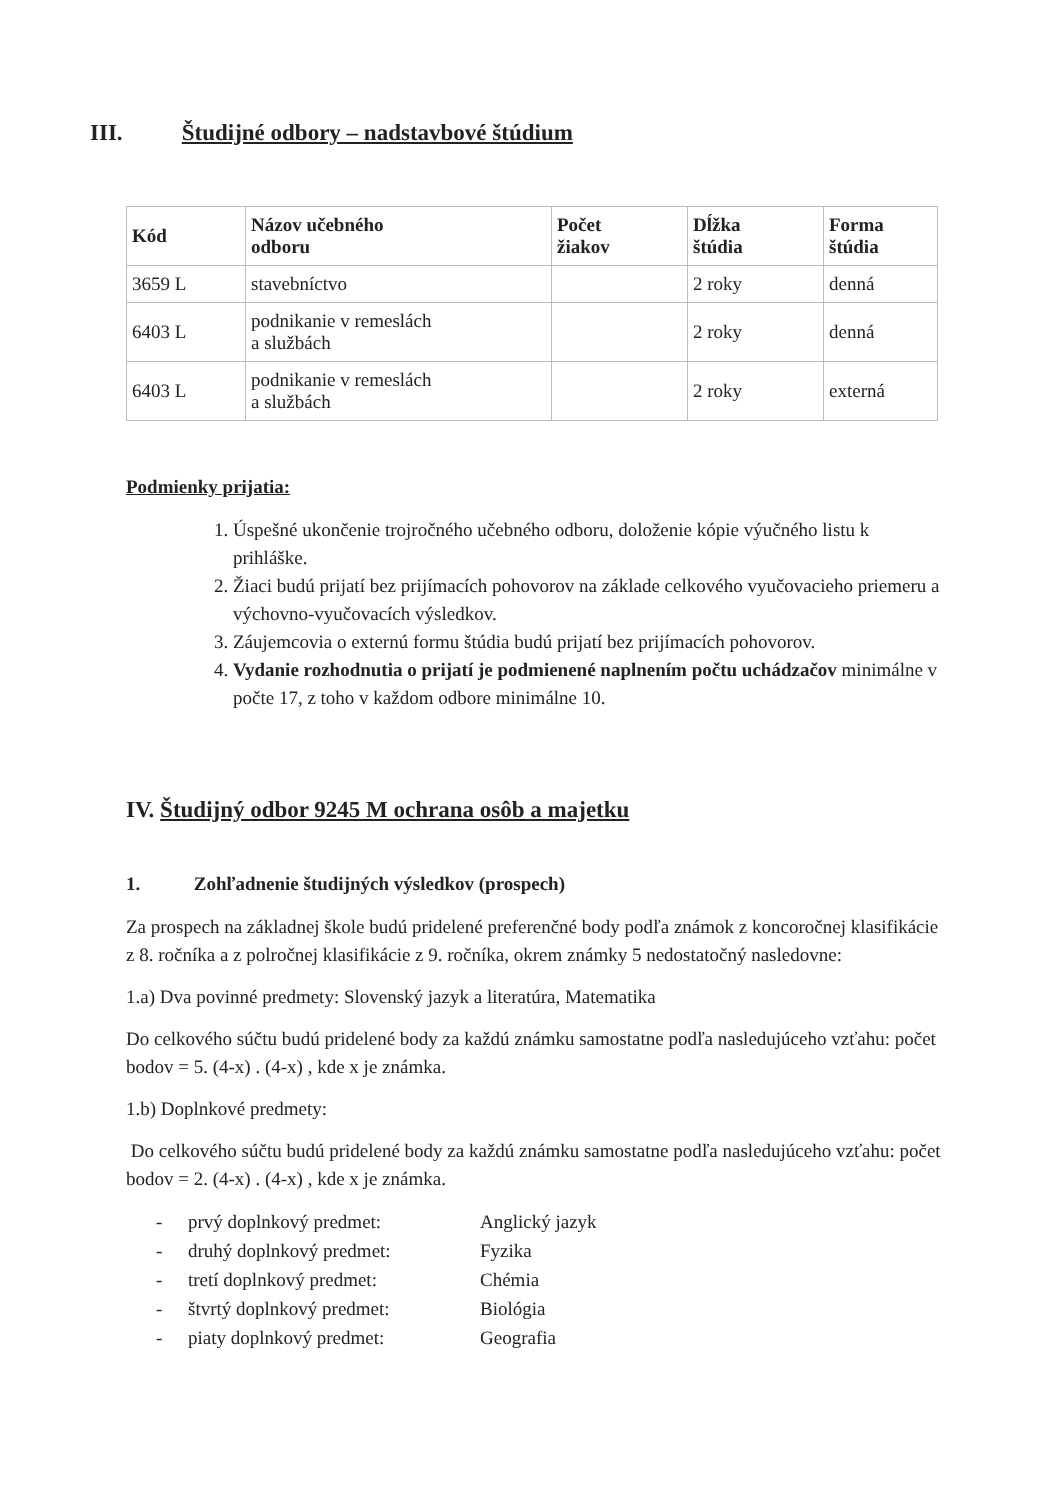III. Študijné odbory – nadstavbové štúdium
| Kód | Názov učebného odboru | Počet žiakov | Dĺžka štúdia | Forma štúdia |
| --- | --- | --- | --- | --- |
| 3659 L | stavebníctvo | | 2 roky | denná |
| 6403 L | podnikanie v remeslách a službách | | 2 roky | denná |
| 6403 L | podnikanie v remeslách a službách | | 2 roky | externá |
Podmienky prijatia:
1. Úspešné ukončenie trojročného učebného odboru, doloženie kópie výučného listu k prihláške.
2. Žiaci budú prijatí bez prijímacích pohovorov na základe celkového vyučovacieho priemeru a výchovno-vyučovacích výsledkov.
3. Záujemcovia o externú formu štúdia budú prijatí bez prijímacích pohovorov.
4. Vydanie rozhodnutia o prijatí je podmienené naplnením počtu uchádzačov minimálne v počte 17, z toho v každom odbore minimálne 10.
IV. Študijný odbor 9245 M ochrana osôb a majetku
1. Zohľadnenie študijných výsledkov (prospech)
Za prospech na základnej škole budú pridelené preferenčné body podľa známok z koncoročnej klasifikácie z 8. ročníka a z polročnej klasifikácie z 9. ročníka, okrem známky 5 nedostatočný nasledovne:
1.a) Dva povinné predmety: Slovenský jazyk a literatúra, Matematika
Do celkového súčtu budú pridelené body za každú známku samostatne podľa nasledujúceho vzťahu: počet bodov = 5. (4-x) . (4-x) , kde x je známka.
1.b) Doplnkové predmety:
Do celkového súčtu budú pridelené body za každú známku samostatne podľa nasledujúceho vzťahu: počet bodov = 2. (4-x) . (4-x) , kde x je známka.
- prvý doplnkový predmet: Anglický jazyk
- druhý doplnkový predmet: Fyzika
- tretí doplnkový predmet: Chémia
- štvrtý doplnkový predmet: Biológia
- piaty doplnkový predmet: Geografia